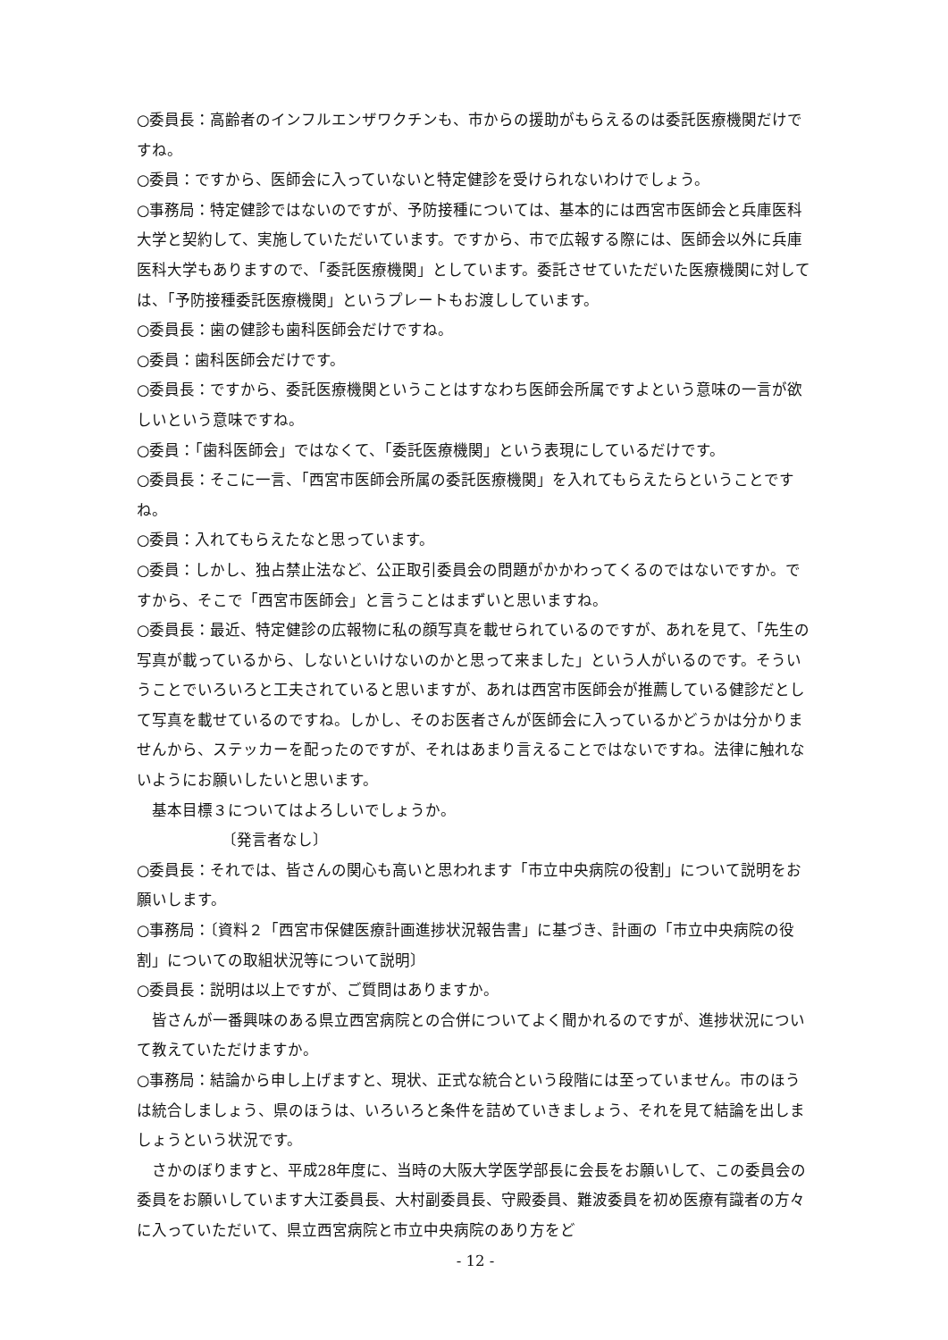○委員長：高齢者のインフルエンザワクチンも、市からの援助がもらえるのは委託医療機関だけですね。
○委員：ですから、医師会に入っていないと特定健診を受けられないわけでしょう。
○事務局：特定健診ではないのですが、予防接種については、基本的には西宮市医師会と兵庫医科大学と契約して、実施していただいています。ですから、市で広報する際には、医師会以外に兵庫医科大学もありますので、「委託医療機関」としています。委託させていただいた医療機関に対しては、「予防接種委託医療機関」というプレートもお渡ししています。
○委員長：歯の健診も歯科医師会だけですね。
○委員：歯科医師会だけです。
○委員長：ですから、委託医療機関ということはすなわち医師会所属ですよという意味の一言が欲しいという意味ですね。
○委員：「歯科医師会」ではなくて、「委託医療機関」という表現にしているだけです。
○委員長：そこに一言、「西宮市医師会所属の委託医療機関」を入れてもらえたらということですね。
○委員：入れてもらえたなと思っています。
○委員：しかし、独占禁止法など、公正取引委員会の問題がかかわってくるのではないですか。ですから、そこで「西宮市医師会」と言うことはまずいと思いますね。
○委員長：最近、特定健診の広報物に私の顔写真を載せられているのですが、あれを見て、「先生の写真が載っているから、しないといけないのかと思って来ました」という人がいるのです。そういうことでいろいろと工夫されていると思いますが、あれは西宮市医師会が推薦している健診だとして写真を載せているのですね。しかし、そのお医者さんが医師会に入っているかどうかは分かりませんから、ステッカーを配ったのですが、それはあまり言えることではないですね。法律に触れないようにお願いしたいと思います。
基本目標３についてはよろしいでしょうか。
〔発言者なし〕
○委員長：それでは、皆さんの関心も高いと思われます「市立中央病院の役割」について説明をお願いします。
○事務局：〔資料２「西宮市保健医療計画進捗状況報告書」に基づき、計画の「市立中央病院の役割」についての取組状況等について説明〕
○委員長：説明は以上ですが、ご質問はありますか。
皆さんが一番興味のある県立西宮病院との合併についてよく聞かれるのですが、進捗状況について教えていただけますか。
○事務局：結論から申し上げますと、現状、正式な統合という段階には至っていません。市のほうは統合しましょう、県のほうは、いろいろと条件を詰めていきましょう、それを見て結論を出しましょうという状況です。
さかのぼりますと、平成28年度に、当時の大阪大学医学部長に会長をお願いして、この委員会の委員をお願いしています大江委員長、大村副委員長、守殿委員、難波委員を初め医療有識者の方々に入っていただいて、県立西宮病院と市立中央病院のあり方をど
- 12 -